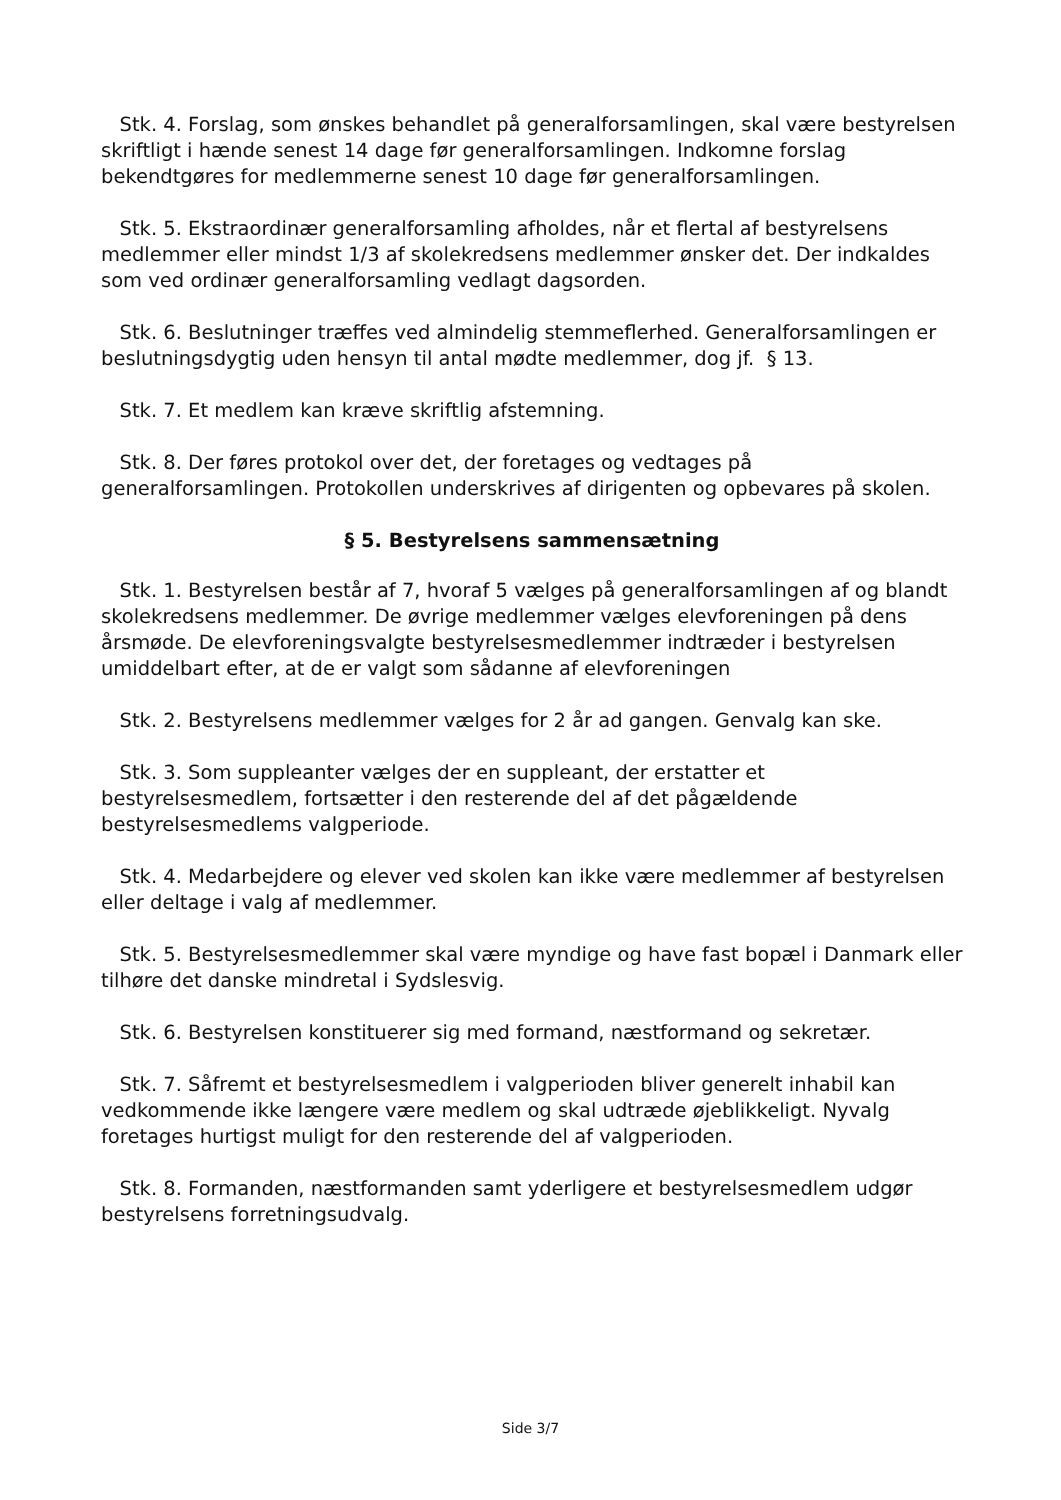Stk. 4. Forslag, som ønskes behandlet på generalforsamlingen, skal være bestyrelsen skriftligt i hænde senest 14 dage før generalforsamlingen. Indkomne forslag bekendtgøres for medlemmerne senest 10 dage før generalforsamlingen.
Stk. 5. Ekstraordinær generalforsamling afholdes, når et flertal af bestyrelsens medlemmer eller mindst 1/3 af skolekredsens medlemmer ønsker det. Der indkaldes som ved ordinær generalforsamling vedlagt dagsorden.
Stk. 6. Beslutninger træffes ved almindelig stemmeflerhed. Generalforsamlingen er beslutningsdygtig uden hensyn til antal mødte medlemmer, dog jf. § 13.
Stk. 7. Et medlem kan kræve skriftlig afstemning.
Stk. 8. Der føres protokol over det, der foretages og vedtages på generalforsamlingen. Protokollen underskrives af dirigenten og opbevares på skolen.
§ 5. Bestyrelsens sammensætning
Stk. 1. Bestyrelsen består af 7, hvoraf 5 vælges på generalforsamlingen af og blandt skolekredsens medlemmer. De øvrige medlemmer vælges elevforeningen på dens årsmøde. De elevforeningsvalgte bestyrelsesmedlemmer indtræder i bestyrelsen umiddelbart efter, at de er valgt som sådanne af elevforeningen
Stk. 2. Bestyrelsens medlemmer vælges for 2 år ad gangen. Genvalg kan ske.
Stk. 3. Som suppleanter vælges der en suppleant, der erstatter et bestyrelsesmedlem, fortsætter i den resterende del af det pågældende bestyrelsesmedlems valgperiode.
Stk. 4. Medarbejdere og elever ved skolen kan ikke være medlemmer af bestyrelsen eller deltage i valg af medlemmer.
Stk. 5. Bestyrelsesmedlemmer skal være myndige og have fast bopæl i Danmark eller tilhøre det danske mindretal i Sydslesvig.
Stk. 6. Bestyrelsen konstituerer sig med formand, næstformand og sekretær.
Stk. 7. Såfremt et bestyrelsesmedlem i valgperioden bliver generelt inhabil kan vedkommende ikke længere være medlem og skal udtræde øjeblikkeligt. Nyvalg foretages hurtigst muligt for den resterende del af valgperioden.
Stk. 8. Formanden, næstformanden samt yderligere et bestyrelsesmedlem udgør bestyrelsens forretningsudvalg.
Side 3/7